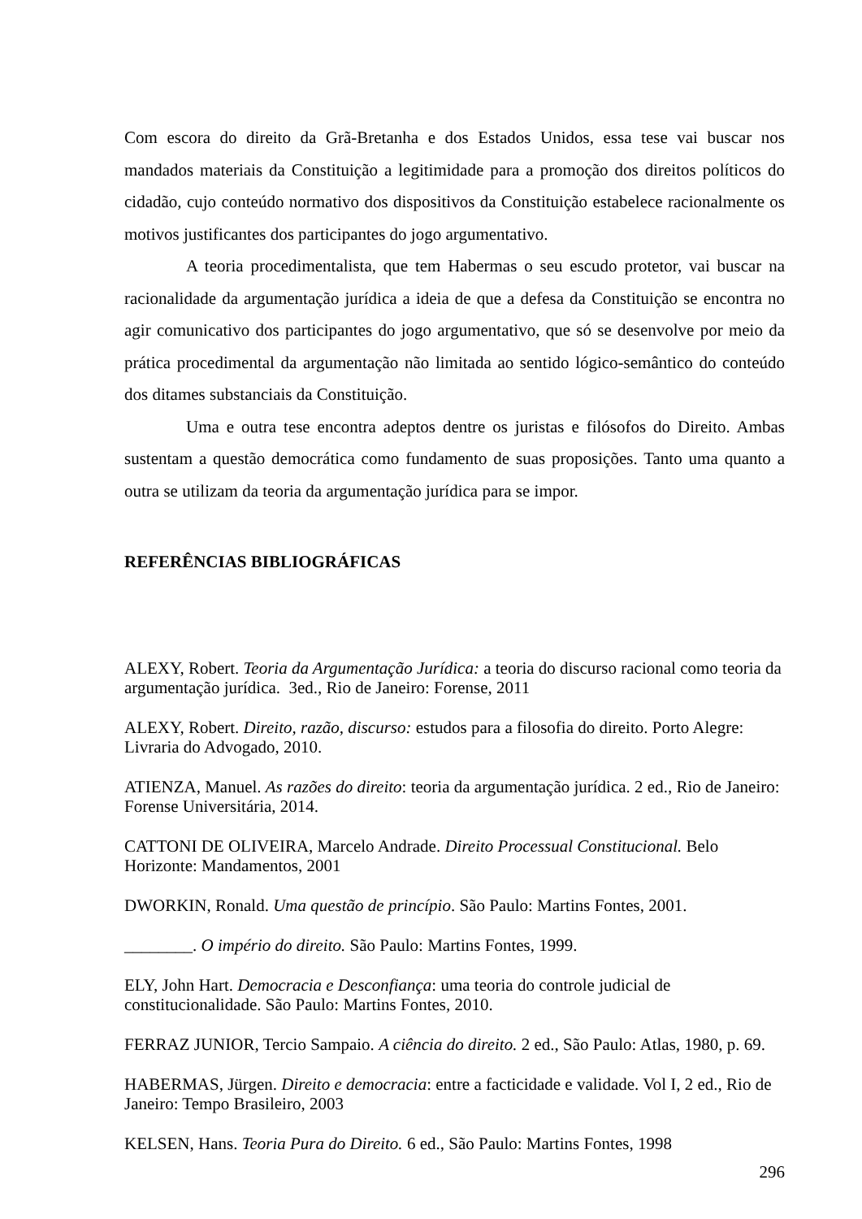Com escora do direito da Grã-Bretanha e dos Estados Unidos, essa tese vai buscar nos mandados materiais da Constituição a legitimidade para a promoção dos direitos políticos do cidadão, cujo conteúdo normativo dos dispositivos da Constituição estabelece racionalmente os motivos justificantes dos participantes do jogo argumentativo.
A teoria procedimentalista, que tem Habermas o seu escudo protetor, vai buscar na racionalidade da argumentação jurídica a ideia de que a defesa da Constituição se encontra no agir comunicativo dos participantes do jogo argumentativo, que só se desenvolve por meio da prática procedimental da argumentação não limitada ao sentido lógico-semântico do conteúdo dos ditames substanciais da Constituição.
Uma e outra tese encontra adeptos dentre os juristas e filósofos do Direito. Ambas sustentam a questão democrática como fundamento de suas proposições. Tanto uma quanto a outra se utilizam da teoria da argumentação jurídica para se impor.
REFERÊNCIAS BIBLIOGRÁFICAS
ALEXY, Robert. Teoria da Argumentação Jurídica: a teoria do discurso racional como teoria da argumentação jurídica. 3ed., Rio de Janeiro: Forense, 2011
ALEXY, Robert. Direito, razão, discurso: estudos para a filosofia do direito. Porto Alegre: Livraria do Advogado, 2010.
ATIENZA, Manuel. As razões do direito: teoria da argumentação jurídica. 2 ed., Rio de Janeiro: Forense Universitária, 2014.
CATTONI DE OLIVEIRA, Marcelo Andrade. Direito Processual Constitucional. Belo Horizonte: Mandamentos, 2001
DWORKIN, Ronald. Uma questão de princípio. São Paulo: Martins Fontes, 2001.
________. O império do direito. São Paulo: Martins Fontes, 1999.
ELY, John Hart. Democracia e Desconfiança: uma teoria do controle judicial de constitucionalidade. São Paulo: Martins Fontes, 2010.
FERRAZ JUNIOR, Tercio Sampaio. A ciência do direito. 2 ed., São Paulo: Atlas, 1980, p. 69.
HABERMAS, Jürgen. Direito e democracia: entre a facticidade e validade. Vol I, 2 ed., Rio de Janeiro: Tempo Brasileiro, 2003
KELSEN, Hans. Teoria Pura do Direito. 6 ed., São Paulo: Martins Fontes, 1998
296